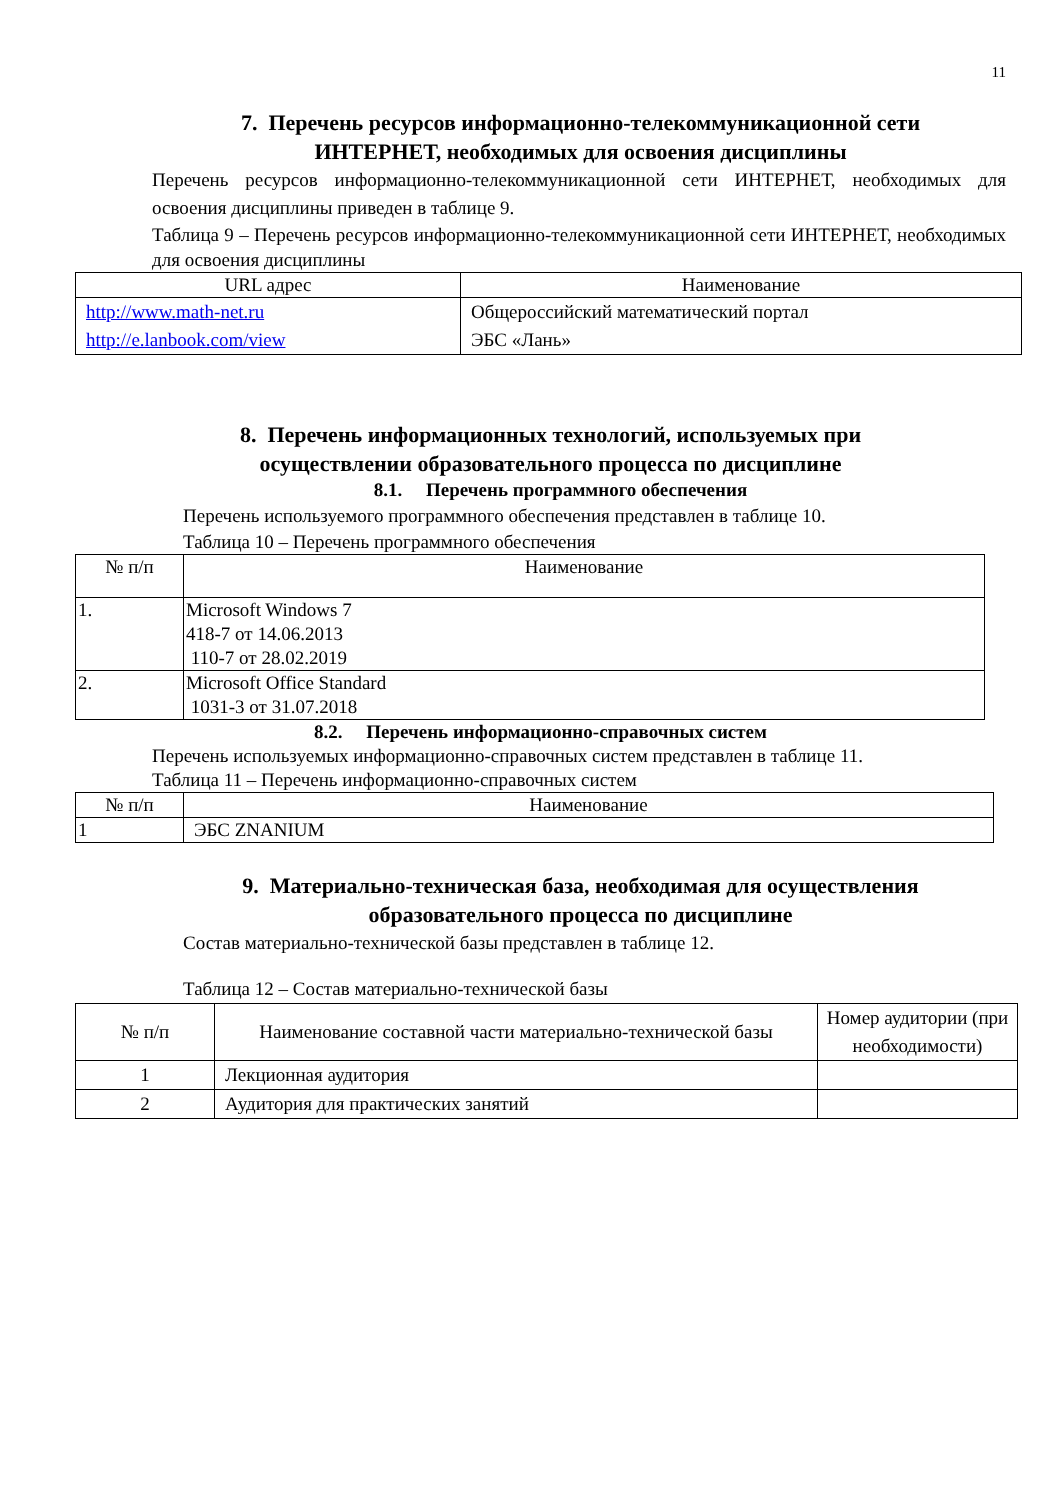11
7. Перечень ресурсов информационно-телекоммуникационной сети
ИНТЕРНЕТ, необходимых для освоения дисциплины
Перечень ресурсов информационно-телекоммуникационной сети ИНТЕРНЕТ, необходимых для освоения дисциплины приведен в таблице 9.
Таблица 9 – Перечень ресурсов информационно-телекоммуникационной сети ИНТЕРНЕТ, необходимых для освоения дисциплины
| URL адрес | Наименование |
| --- | --- |
| http://www.math-net.ru http://e.lanbook.com/view | Общероссийский математический портал ЭБС «Лань» |
8. Перечень информационных технологий, используемых при
осуществлении образовательного процесса по дисциплине
8.1. Перечень программного обеспечения
Перечень используемого программного обеспечения представлен в таблице 10.
Таблица 10 – Перечень программного обеспечения
| № п/п | Наименование |
| --- | --- |
| 1. | Microsoft Windows 7 418-7 от 14.06.2013 110-7 от 28.02.2019 |
| 2. | Microsoft Office Standard 1031-3 от 31.07.2018 |
8.2. Перечень информационно-справочных систем
Перечень используемых информационно-справочных систем представлен в таблице 11.
Таблица 11 – Перечень информационно-справочных систем
| № п/п | Наименование |
| --- | --- |
| 1 | ЭБС ZNANIUM |
9. Материально-техническая база, необходимая для осуществления
образовательного процесса по дисциплине
Состав материально-технической базы представлен в таблице 12.
Таблица 12 – Состав материально-технической базы
| № п/п | Наименование составной части материально-технической базы | Номер аудитории (при необходимости) |
| --- | --- | --- |
| 1 | Лекционная аудитория | |
| 2 | Аудитория для практических занятий | |